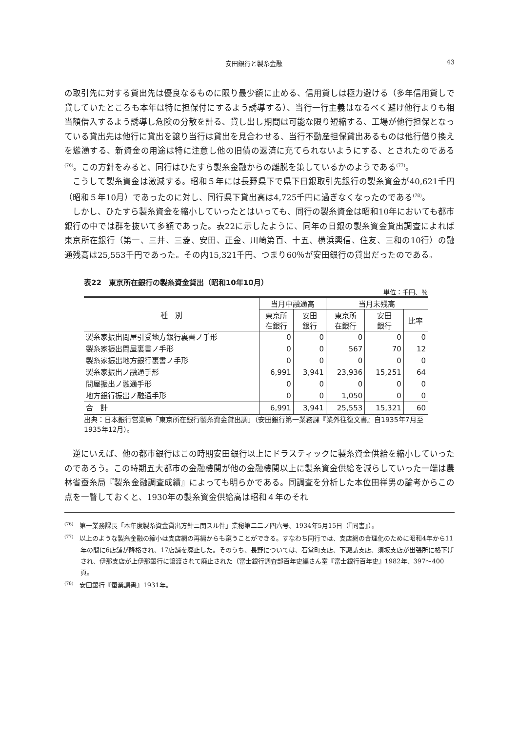安田銀行と製糸金融 43
の取引先に対する貸出先は優良なるものに限り最少額に止める、信用貸しは極力避ける（多年信用貸しで貸していたところも本年は特に担保付にするよう誘導する）、当行一行主義はなるべく避け他行よりも相当額借入するよう誘導し危険の分散を計る、貸し出し期間は可能な限り短縮する、工場が他行担保となっている貸出先は他行に貸出を譲り当行は貸出を見合わせる、当行不動産担保貸出あるものは他行借り換えを慫慂する、新資金の用途は特に注意し他の旧債の返済に充てられないようにする、とされたのである<sup>(76)</sup>。この方針をみると、同行はひたすら製糸金融からの離脱を策しているかのようである<sup>(77)</sup>。
こうして製糸資金は激減する。昭和５年には長野県下で県下日銀取引先銀行の製糸資金が40,621千円（昭和５年10月）であったのに対し、同行県下貸出高は4,725千円に過ぎなくなったのである<sup>(78)</sup>。
しかし、ひたすら製糸資金を縮小していったとはいっても、同行の製糸資金は昭和10年においても都市銀行の中では群を抜いて多額であった。表22に示したように、同年の日銀の製糸資金貸出調査によれば東京所在銀行（第一、三井、三菱、安田、正金、川崎第百、十五、横浜興信、住友、三和の10行）の融通残高は25,553千円であった。その内15,321千円、つまり60％が安田銀行の貸出だったのである。
表22　東京所在銀行の製糸資金貸出（昭和10年10月）
単位：千円、％
| 種 別 | 当月中融通高 | | 当月末残高 | | |
| --- | --- | --- | --- | --- | --- |
| | 東京所 在銀行 | 安田 銀行 | 東京所 在銀行 | 安田 銀行 | 比率 |
| 製糸家振出問屋引受地方銀行裏書ノ手形 | 0 | 0 | 0 | 0 | 0 |
| 製糸家振出問屋裏書ノ手形 | 0 | 0 | 567 | 70 | 12 |
| 製糸家振出地方銀行裏書ノ手形 | 0 | 0 | 0 | 0 | 0 |
| 製糸家振出ノ融通手形 | 6,991 | 3,941 | 23,936 | 15,251 | 64 |
| 問屋振出ノ融通手形 | 0 | 0 | 0 | 0 | 0 |
| 地方銀行振出ノ融通手形 | 0 | 0 | 1,050 | 0 | 0 |
| 合 計 | 6,991 | 3,941 | 25,553 | 15,321 | 60 |
出典：日本銀行営業局「東京所在銀行製糸資金貸出調」（安田銀行第一業務課『業外往復文書』自1935年7月至1935年12月）。
逆にいえば、他の都市銀行はこの時期安田銀行以上にドラスティックに製糸資金供給を縮小していったのであろう。この時期五大都市の金融機関が他の金融機関以上に製糸資金供給を減らしていった一端は農林省蚕糸局『製糸金融調査成績』によっても明らかである。同調査を分析した本位田祥男の論考からこの点を一瞥しておくと、1930年の製糸資金供給高は昭和４年のそれ
<sup>(76)</sup>　第一業務課長「本年度製糸資金貸出方針ニ関スル件」業秘第二二ノ四六号、1934年5月15日（『同書』）。
<sup>(77)</sup>　以上のような製糸金融の縮小は支店網の再編からも窺うことができる。すなわち同行では、支店網の合理化のために昭和4年から11年の間に6店舗が降格され、17店舗を廃止した。そのうち、長野については、石堂町支店、下諏訪支店、須坂支店が出張所に格下げされ、伊那支店が上伊那銀行に譲渡されて廃止された（富士銀行調査部百年史編さん室『富士銀行百年史』1982年、397～400頁。
<sup>(78)</sup>　安田銀行『蚕業調書』1931年。